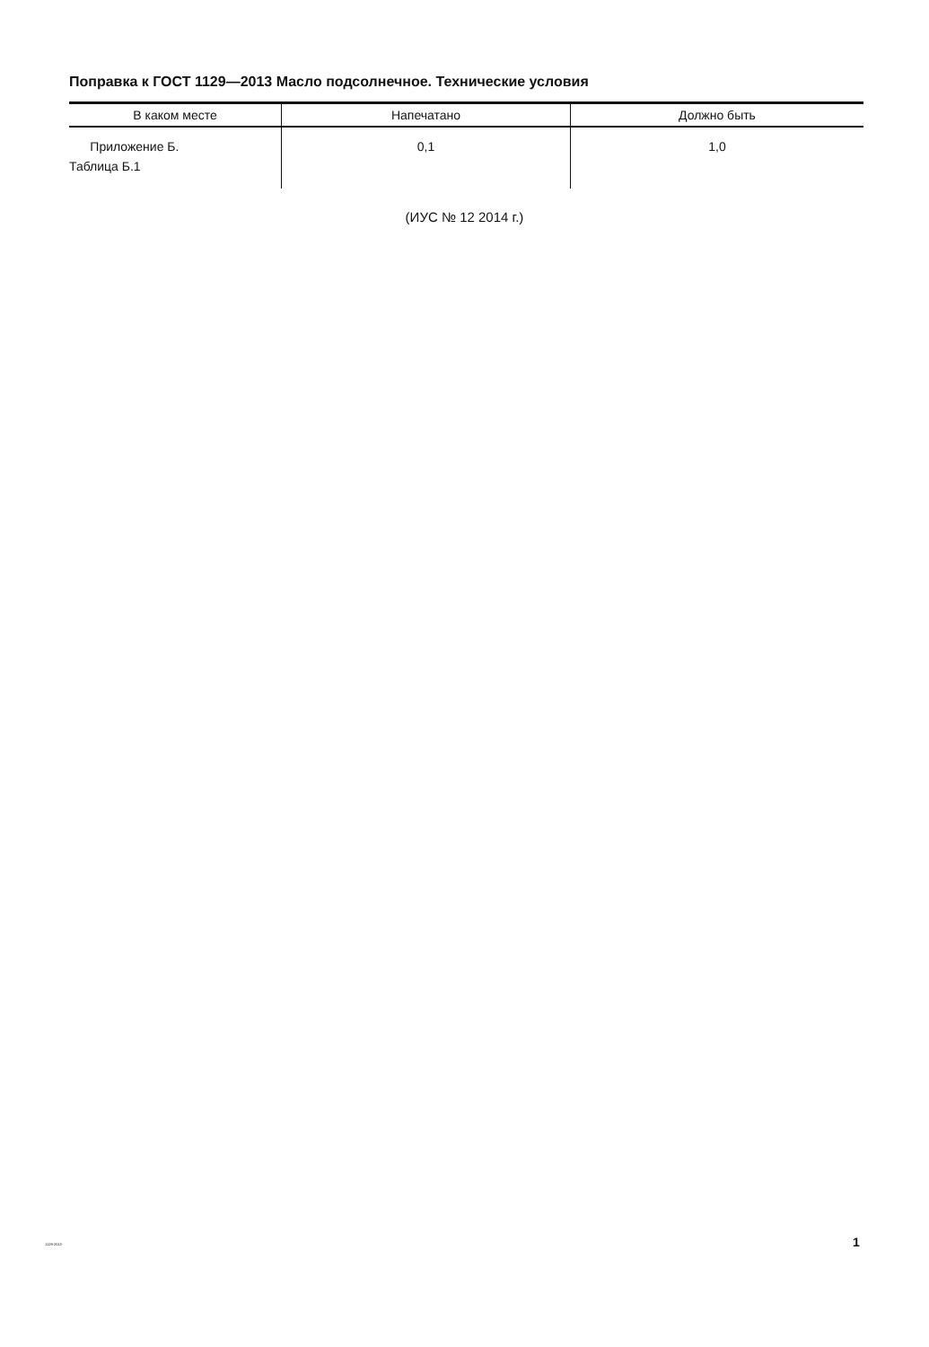Поправка к ГОСТ 1129—2013 Масло подсолнечное. Технические условия
| В каком месте | Напечатано | Должно быть |
| --- | --- | --- |
| Приложение Б. Таблица Б.1 | 0,1 | 1,0 |
(ИУС № 12 2014 г.)
1129-2013 1